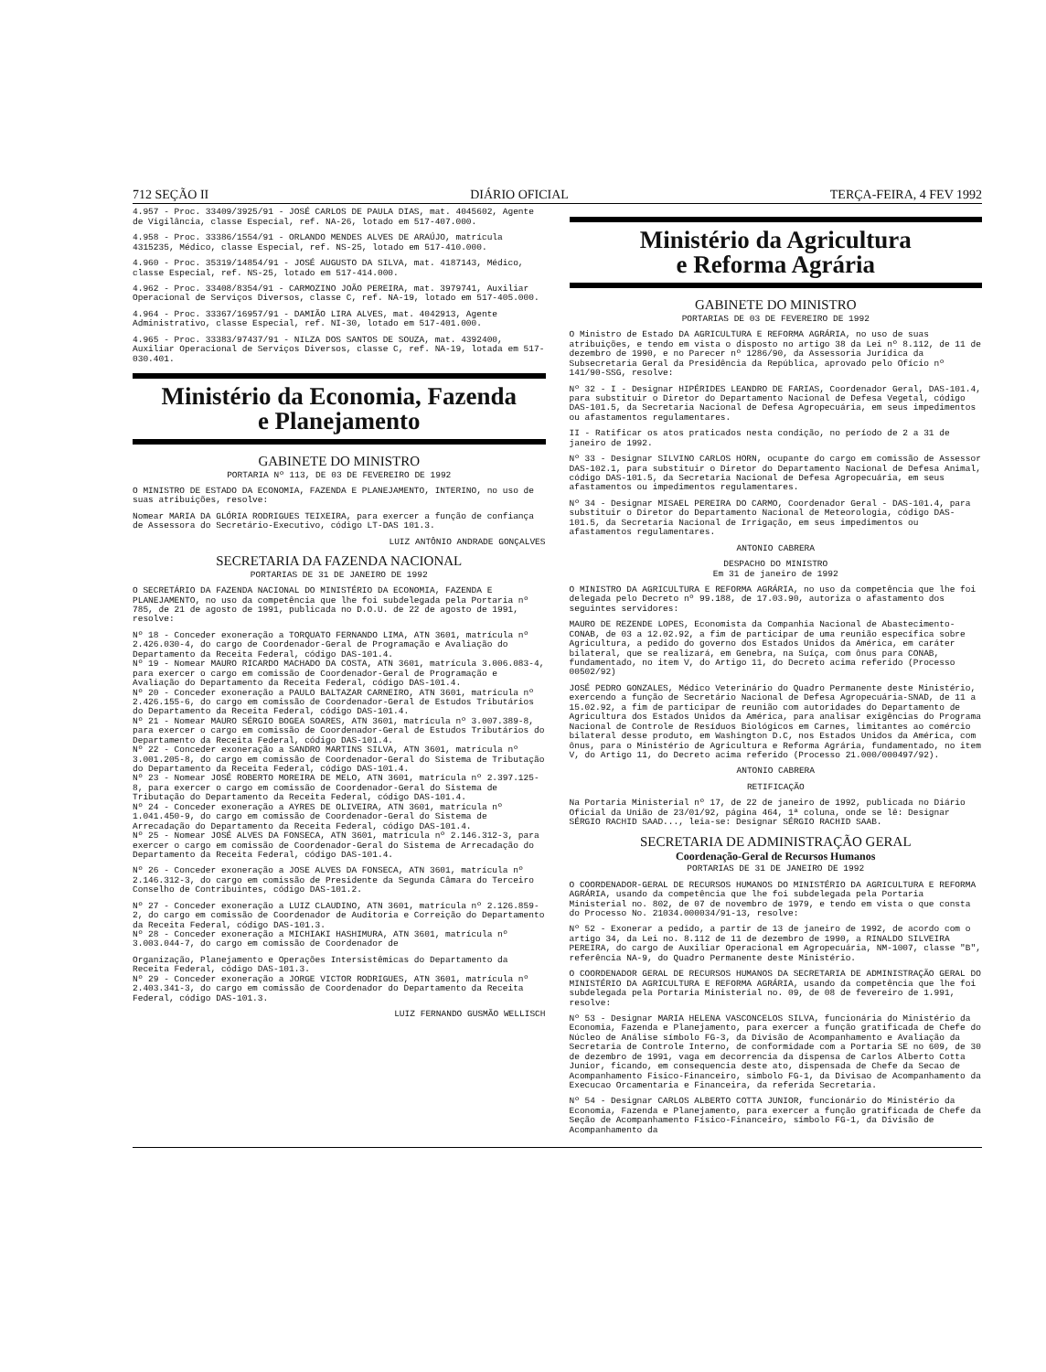712 SEÇÃO II DIÁRIO OFICIAL TERÇA-FEIRA, 4 FEV 1992
4.957 - Proc. 33409/3925/91 - JOSÉ CARLOS DE PAULA DIAS, mat. 4045602, Agente de Vigilância, classe Especial, ref. NA-26, lotado em 517-407.000.
4.958 - Proc. 33386/1554/91 - ORLANDO MENDES ALVES DE ARAÚJO, matrícula 4315235, Médico, classe Especial, ref. NS-25, lotado em 517-410.000.
4.960 - Proc. 35319/14854/91 - JOSÉ AUGUSTO DA SILVA, mat. 4187143, Médico, classe Especial, ref. NS-25, lotado em 517-414.000.
4.962 - Proc. 33408/8354/91 - CARMOZINO JOÃO PEREIRA, mat. 3979741, Auxiliar Operacional de Serviços Diversos, classe C, ref. NA-19, lotado em 517-405.000.
4.964 - Proc. 33367/16957/91 - DAMIÃO LIRA ALVES, mat. 4042913, Agente Administrativo, classe Especial, ref. NI-30, lotado em 517-401.000.
4.965 - Proc. 33383/97437/91 - NILZA DOS SANTOS DE SOUZA, mat. 4392400, Auxiliar Operacional de Serviços Diversos, classe C, ref. NA-19, lotada em 517-030.401.
Ministério da Economia, Fazenda
e Planejamento
GABINETE DO MINISTRO
PORTARIA Nº 113, DE 03 DE FEVEREIRO DE 1992
O MINISTRO DE ESTADO DA ECONOMIA, FAZENDA E PLANEJAMENTO, INTERINO, no uso de suas atribuições, resolve:
Nomear MARIA DA GLÓRIA RODRIGUES TEIXEIRA, para exercer a função de confiança de Assessora do Secretário-Executivo, código LT-DAS 101.3.
LUIZ ANTÔNIO ANDRADE GONÇALVES
SECRETARIA DA FAZENDA NACIONAL
PORTARIAS DE 31 DE JANEIRO DE 1992
O SECRETÁRIO DA FAZENDA NACIONAL DO MINISTÉRIO DA ECONOMIA, FAZENDA E PLANEJAMENTO, no uso da competência que lhe foi subdelegada pela Portaria nº 785, de 21 de agosto de 1991, publicada no D.O.U. de 22 de agosto de 1991, resolve:
Nº 18 - Conceder exoneração a TORQUATO FERNANDO LIMA, ATN 3601, matrícula nº 2.426.030-4, do cargo de Coordenador-Geral de Programação e Avaliação do Departamento da Receita Federal, código DAS-101.4.
Nº 19 - Nomear MAURO RICARDO MACHADO DA COSTA, ATN 3601, matrícula 3.006.083-4, para exercer o cargo em comissão de Coordenador-Geral de Programação e Avaliação do Departamento da Receita Federal, código DAS-101.4.
Nº 20 - Conceder exoneração a PAULO BALTAZAR CARNEIRO, ATN 3601, matrícula nº 2.426.155-6, do cargo em comissão de Coordenador-Geral de Estudos Tributários do Departamento da Receita Federal, código DAS-101.4.
Nº 21 - Nomear MAURO SÉRGIO BOGEA SOARES, ATN 3601, matrícula nº 3.007.389-8, para exercer o cargo em comissão de Coordenador-Geral de Estudos Tributários do Departamento da Receita Federal, código DAS-101.4.
Nº 22 - Conceder exoneração a SANDRO MARTINS SILVA, ATN 3601, matrícula nº 3.001.205-8, do cargo em comissão de Coordenador-Geral do Sistema de Tributação do Departamento da Receita Federal, código DAS-101.4.
Nº 23 - Nomear JOSÉ ROBERTO MOREIRA DE MELO, ATN 3601, matrícula nº 2.397.125-8, para exercer o cargo em comissão de Coordenador-Geral do Sistema de Tributação do Departamento da Receita Federal, código DAS-101.4.
Nº 24 - Conceder exoneração a AYRES DE OLIVEIRA, ATN 3601, matrícula nº 1.041.450-9, do cargo em comissão de Coordenador-Geral do Sistema de Arrecadação do Departamento da Receita Federal, código DAS-101.4.
Nº 25 - Nomear JOSÉ ALVES DA FONSECA, ATN 3601, matrícula nº 2.146.312-3, para exercer o cargo em comissão de Coordenador-Geral do Sistema de Arrecadação do Departamento da Receita Federal, código DAS-101.4.
Nº 26 - Conceder exoneração a JOSE ALVES DA FONSECA, ATN 3601, matrícula nº 2.146.312-3, do cargo em comissão de Presidente da Segunda Câmara do Terceiro Conselho de Contribuintes, código DAS-101.2.
Nº 27 - Conceder exoneração a LUIZ CLAUDINO, ATN 3601, matrícula nº 2.126.859-2, do cargo em comissão de Coordenador de Auditoria e Correição do Departamento da Receita Federal, código DAS-101.3.
Nº 28 - Conceder exoneração a MICHIAKI HASHIMURA, ATN 3601, matrícula nº 3.003.044-7, do cargo em comissão de Coordenador de
Organização, Planejamento e Operações Intersistêmicas do Departamento da Receita Federal, código DAS-101.3.
Nº 29 - Conceder exoneração a JORGE VICTOR RODRIGUES, ATN 3601, matrícula nº 2.403.341-3, do cargo em comissão de Coordenador do Departamento da Receita Federal, código DAS-101.3.
LUIZ FERNANDO GUSMÃO WELLISCH
Ministério da Agricultura
e Reforma Agrária
GABINETE DO MINISTRO
PORTARIAS DE 03 DE FEVEREIRO DE 1992
O Ministro de Estado DA AGRICULTURA E REFORMA AGRÁRIA, no uso de suas atribuições, e tendo em vista o disposto no artigo 38 da Lei nº 8.112, de 11 de dezembro de 1990, e no Parecer nº 1286/90, da Assessoria Jurídica da Subsecretaria Geral da Presidência da República, aprovado pelo Ofício nº 141/90-SSG, resolve:
Nº 32 - I - Designar HIPÉRIDES LEANDRO DE FARIAS, Coordenador Geral, DAS-101.4, para substituir o Diretor do Departamento Nacional de Defesa Vegetal, código DAS-101.5, da Secretaria Nacional de Defesa Agropecuária, em seus impedimentos ou afastamentos regulamentares.
II - Ratificar os atos praticados nesta condição, no período de 2 a 31 de janeiro de 1992.
Nº 33 - Designar SILVINO CARLOS HORN, ocupante do cargo em comissão de Assessor DAS-102.1, para substituir o Diretor do Departamento Nacional de Defesa Animal, código DAS-101.5, da Secretaria Nacional de Defesa Agropecuária, em seus afastamentos ou impedimentos regulamentares.
Nº 34 - Designar MISAEL PEREIRA DO CARMO, Coordenador Geral - DAS-101.4, para substituir o Diretor do Departamento Nacional de Meteorologia, código DAS-101.5, da Secretaria Nacional de Irrigação, em seus impedimentos ou afastamentos regulamentares.
ANTONIO CABRERA
DESPACHO DO MINISTRO
Em 31 de janeiro de 1992
O MINISTRO DA AGRICULTURA E REFORMA AGRÁRIA, no uso da competência que lhe foi delegada pelo Decreto nº 99.188, de 17.03.90, autoriza o afastamento dos seguintes servidores:
MAURO DE REZENDE LOPES, Economista da Companhia Nacional de Abastecimento-CONAB, de 03 a 12.02.92, a fim de participar de uma reunião específica sobre Agricultura, a pedido do governo dos Estados Unidos da América, em caráter bilateral, que se realizará, em Genebra, na Suíça, com ônus para CONAB, fundamentado, no item V, do Artigo 11, do Decreto acima referido (Processo 00502/92)
JOSÉ PEDRO GONZALES, Médico Veterinário do Quadro Permanente deste Ministério, exercendo a função de Secretário Nacional de Defesa Agropecuária-SNAD, de 11 a 15.02.92, a fim de participar de reunião com autoridades do Departamento de Agricultura dos Estados Unidos da América, para analisar exigências do Programa Nacional de Controle de Resíduos Biológicos em Carnes, limitantes ao comércio bilateral desse produto, em Washington D.C, nos Estados Unidos da América, com ônus, para o Ministério de Agricultura e Reforma Agrária, fundamentado, no item V, do Artigo 11, do Decreto acima referido (Processo 21.000/000497/92).
ANTONIO CABRERA
RETIFICAÇÃO
Na Portaria Ministerial nº 17, de 22 de janeiro de 1992, publicada no Diário Oficial da União de 23/01/92, página 464, 1ª coluna, onde se lê: Designar SÉRGIO RACHID SAAD..., leia-se: Designar SÉRGIO RACHID SAAB.
SECRETARIA DE ADMINISTRAÇÃO GERAL
Coordenação-Geral de Recursos Humanos
PORTARIAS DE 31 DE JANEIRO DE 1992
O COORDENADOR-GERAL DE RECURSOS HUMANOS DO MINISTÉRIO DA AGRICULTURA E REFORMA AGRÁRIA, usando da competência que lhe foi subdelegada pela Portaria Ministerial no. 802, de 07 de novembro de 1979, e tendo em vista o que consta do Processo No. 21034.000034/91-13, resolve:
Nº 52 - Exonerar a pedido, a partir de 13 de janeiro de 1992, de acordo com o artigo 34, da Lei no. 8.112 de 11 de dezembro de 1990, a RINALDO SILVEIRA PEREIRA, do cargo de Auxiliar Operacional em Agropecuária, NM-1007, classe "B", referência NA-9, do Quadro Permanente deste Ministério.
O COORDENADOR GERAL DE RECURSOS HUMANOS DA SECRETARIA DE ADMINISTRAÇÃO GERAL DO MINISTÉRIO DA AGRICULTURA E REFORMA AGRÁRIA, usando da competência que lhe foi subdelegada pela Portaria Ministerial no. 09, de 08 de fevereiro de 1.991, resolve:
Nº 53 - Designar MARIA HELENA VASCONCELOS SILVA, funcionária do Ministério da Economia, Fazenda e Planejamento, para exercer a função gratificada de Chefe do Núcleo de Análise símbolo FG-3, da Divisão de Acompanhamento e Avaliação da Secretaria de Controle Interno, de conformidade com a Portaria SE no 609, de 30 de dezembro de 1991, vaga em decorrencia da dispensa de Carlos Alberto Cotta Junior, ficando, em consequencia deste ato, dispensada de Chefe da Secao de Acompanhamento Fisico-Financeiro, simbolo FG-1, da Divisao de Acompanhamento da Execucao Orcamentaria e Financeira, da referida Secretaria.
Nº 54 - Designar CARLOS ALBERTO COTTA JUNIOR, funcionário do Ministério da Economia, Fazenda e Planejamento, para exercer a função gratificada de Chefe da Seção de Acompanhamento Físico-Financeiro, símbolo FG-1, da Divisão de Acompanhamento da